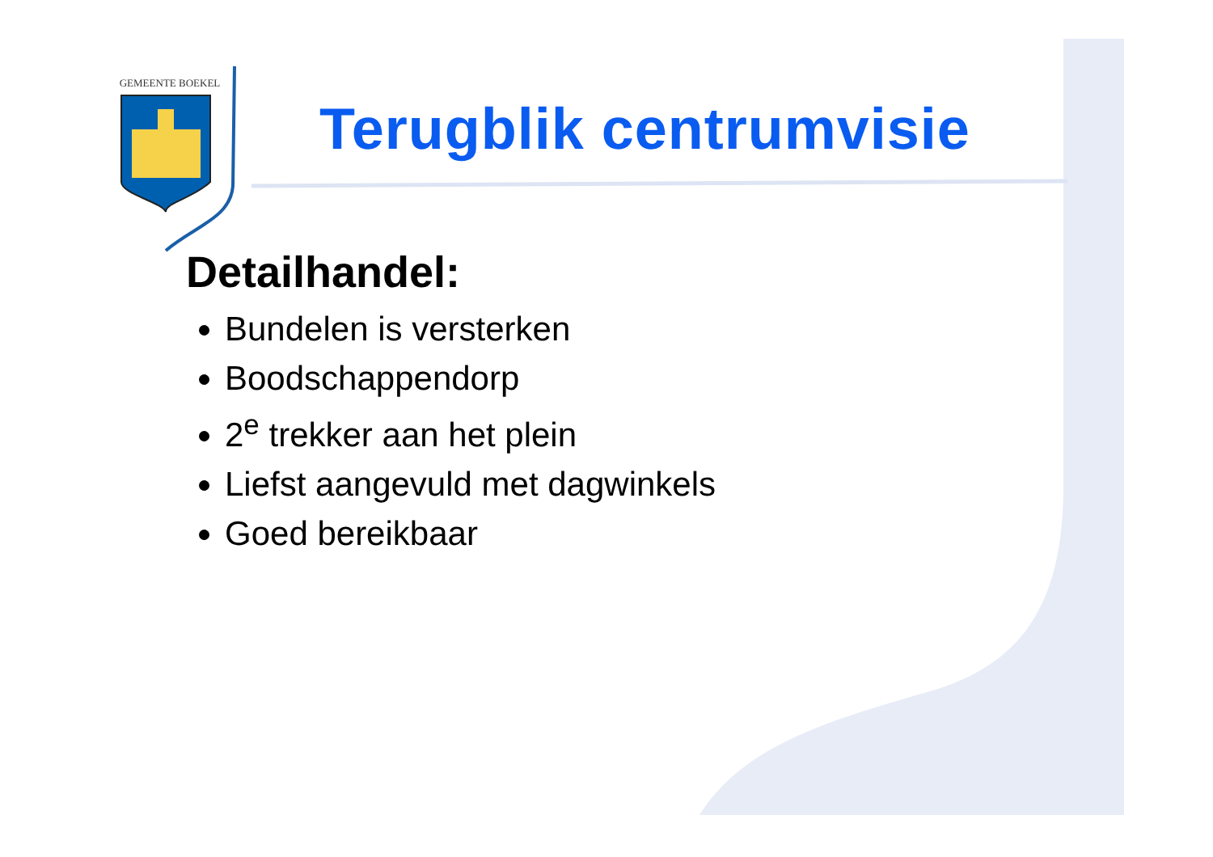GEMEENTE BOEKEL
Terugblik centrumvisie
Detailhandel:
Bundelen is versterken
Boodschappendorp
2<sup>e</sup> trekker aan het plein
Liefst aangevuld met dagwinkels
Goed bereikbaar